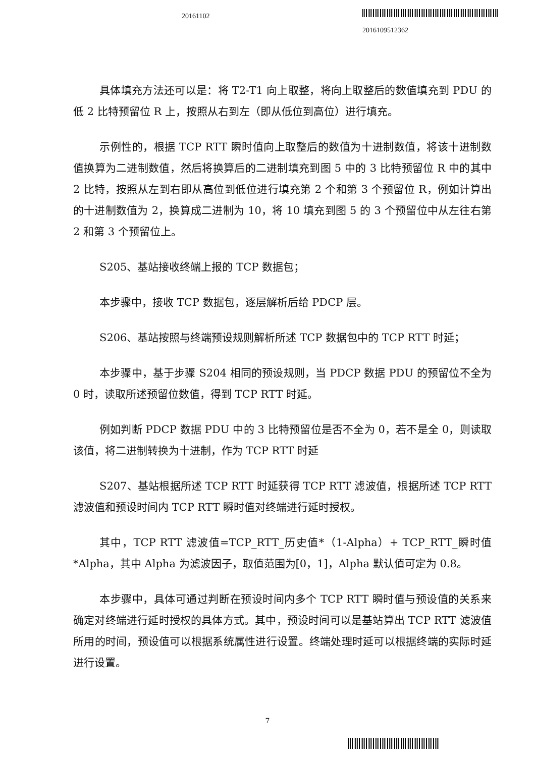20161102
2016109512362
具体填充方法还可以是：将 T2-T1 向上取整，将向上取整后的数值填充到 PDU 的低 2 比特预留位 R 上，按照从右到左（即从低位到高位）进行填充。
示例性的，根据 TCP RTT 瞬时值向上取整后的数值为十进制数值，将该十进制数值换算为二进制数值，然后将换算后的二进制填充到图 5 中的 3 比特预留位 R 中的其中 2 比特，按照从左到右即从高位到低位进行填充第 2 个和第 3 个预留位 R，例如计算出的十进制数值为 2，换算成二进制为 10，将 10 填充到图 5 的 3 个预留位中从左往右第 2 和第 3 个预留位上。
S205、基站接收终端上报的 TCP 数据包；
本步骤中，接收 TCP 数据包，逐层解析后给 PDCP 层。
S206、基站按照与终端预设规则解析所述 TCP 数据包中的 TCP RTT 时延；
本步骤中，基于步骤 S204 相同的预设规则，当 PDCP 数据 PDU 的预留位不全为 0 时，读取所述预留位数值，得到 TCP RTT 时延。
例如判断 PDCP 数据 PDU 中的 3 比特预留位是否不全为 0，若不是全 0，则读取该值，将二进制转换为十进制，作为 TCP RTT 时延
S207、基站根据所述 TCP RTT 时延获得 TCP RTT 滤波值，根据所述 TCP RTT 滤波值和预设时间内 TCP RTT 瞬时值对终端进行延时授权。
其中，TCP RTT 滤波值=TCP_RTT_历史值*（1-Alpha）+ TCP_RTT_瞬时值*Alpha，其中 Alpha 为滤波因子，取值范围为[0，1]，Alpha 默认值可定为 0.8。
本步骤中，具体可通过判断在预设时间内多个 TCP RTT 瞬时值与预设值的关系来确定对终端进行延时授权的具体方式。其中，预设时间可以是基站算出 TCP RTT 滤波值所用的时间，预设值可以根据系统属性进行设置。终端处理时延可以根据终端的实际时延进行设置。
7